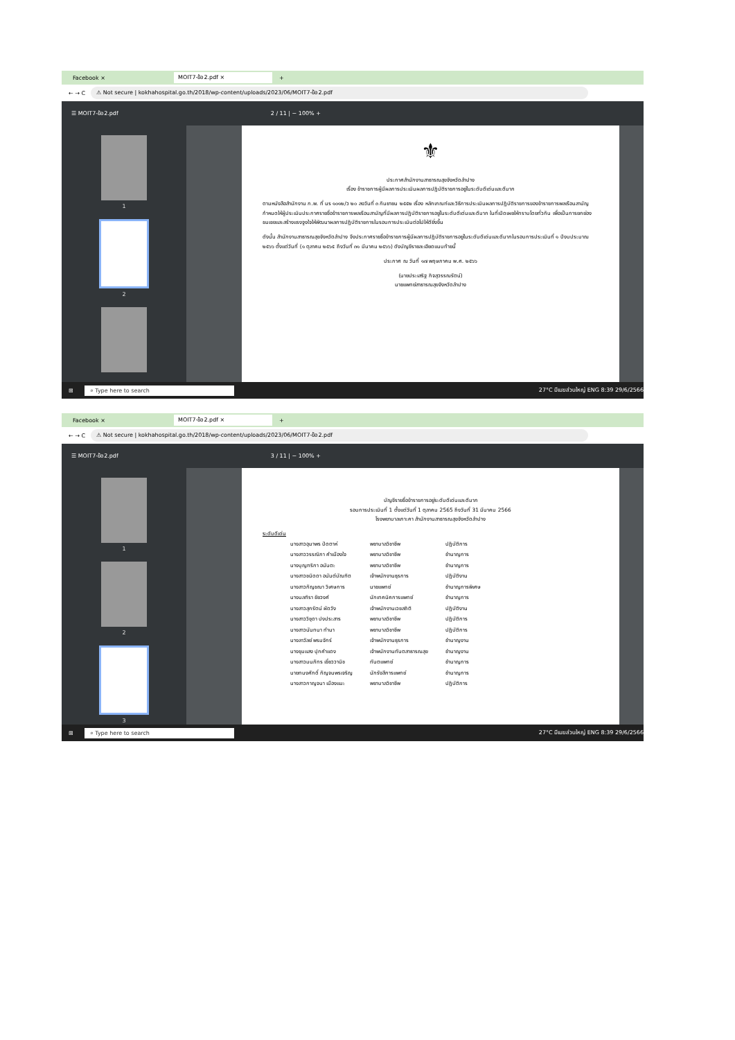Facebook × MOIT7-ข้อ2.pdf × +
← → C ⚠ Not secure | kokhahospital.go.th/2018/wp-content/uploads/2023/06/MOIT7-ข้อ2.pdf
☰ MOIT7-ข้อ2.pdf 2 / 11 | − 100% +
1
2
⚜
ประกาศสำนักงานสาธารณสุขจังหวัดลำปาง
เรื่อง ข้าราชการผู้มีผลการประเมินผลการปฏิบัติราชการอยู่ในระดับดีเด่นและดีมาก
ตามหนังสือสำนักงาน ก.พ. ที่ นร ๑๐๑๒/ว ๒๐ ลงวันที่ ๓ กันยายน ๒๕๕๒ เรื่อง หลักเกณฑ์และวิธีการประเมินผลการปฏิบัติราชการของข้าราชการพลเรือนสามัญ กำหนดให้ผู้ประเมินประกาศรายชื่อข้าราชการพลเรือนสามัญที่มีผลการปฏิบัติราชการอยู่ในระดับดีเด่นและดีมาก ในที่เปิดเผยให้ทราบโดยทั่วกัน เพื่อเป็นการยกย่องชมเชยและสร้างแรงจูงใจให้พัฒนาผลการปฏิบัติราชการในรอบการประเมินต่อไปให้ดียิ่งขึ้น
ดังนั้น สำนักงานสาธารณสุขจังหวัดลำปาง จึงประกาศรายชื่อข้าราชการผู้มีผลการปฏิบัติราชการอยู่ในระดับดีเด่นและดีมากในรอบการประเมินที่ ๑ ปีงบประมาณ ๒๕๖๖ ตั้งแต่วันที่ (๑ ตุลาคม ๒๕๖๕ ถึงวันที่ ๓๑ มีนาคม ๒๕๖๖) ดังบัญชีรายละเอียดแนบท้ายนี้
ประกาศ ณ วันที่ ๑๗ พฤษภาคม พ.ศ. ๒๕๖๖
(นายประเสริฐ กิจสุวรรณรัตน์)
นายแพทย์สาธารณสุขจังหวัดลำปาง
⊞ ⌕ Type here to search 27°C มีเมฆส่วนใหญ่ ENG 8:39 29/6/2566
Facebook × MOIT7-ข้อ2.pdf × +
← → C ⚠ Not secure | kokhahospital.go.th/2018/wp-content/uploads/2023/06/MOIT7-ข้อ2.pdf
☰ MOIT7-ข้อ2.pdf 3 / 11 | − 100% +
1
2
3
บัญชีรายชื่อข้าราชการอยู่ระดับดีเด่นและดีมาก
รอบการประเมินที่ 1 ตั้งแต่วันที่ 1 ตุลาคม 2565 ถึงวันที่ 31 มีนาคม 2566
โรงพยาบาลเกาะคา สำนักงานสาธารณสุขจังหวัดลำปาง
ระดับดีเด่น
| นางสาวอุมาพร ปัดตาห์ | พยาบาลวิชาชีพ | ปฏิบัติการ |
| นางสาววรรณิภา คำเมืองใจ | พยาบาลวิชาชีพ | ชำนาญการ |
| นางบุญฑริกา อนันตะ | พยาบาลวิชาชีพ | ชำนาญการ |
| นางสาวชนิดดา อนันต์บัณฑิต | เจ้าพนักงานธุรการ | ปฏิบัติงาน |
| นางสาวกัญชณา วิเศษการ | นายแพทย์ | ชำนาญการพิเศษ |
| นางมลฑิรา ชัยวงศ์ | นักเทคนิคการแพทย์ | ชำนาญการ |
| นางสาวสุกรัตน์ ผัดวัง | เจ้าพนักงานเวชสถิติ | ปฏิบัติงาน |
| นางสาววิชุดา ปงประสาร | พยาบาลวิชาชีพ | ปฏิบัติการ |
| นางสาวนันทนา ทำนา | พยาบาลวิชาชีพ | ปฏิบัติการ |
| นางลาวัลย์ พรมจักร์ | เจ้าพนักงานธุรการ | ชำนาญงาน |
| นางชุมแสง ปุกคำแดง | เจ้าพนักงานทันตสาธารณสุข | ชำนาญงาน |
| นางสาวมนภัทร เชี่ยววานิช | ทันตแพทย์ | ชำนาญการ |
| นายทนงศักดิ์ กัญจนพรเจริญ | นักรังสีการแพทย์ | ชำนาญการ |
| นางสาวกาญจนา เมืองแมะ | พยาบาลวิชาชีพ | ปฏิบัติการ |
⊞ ⌕ Type here to search 27°C มีเมฆส่วนใหญ่ ENG 8:39 29/6/2566